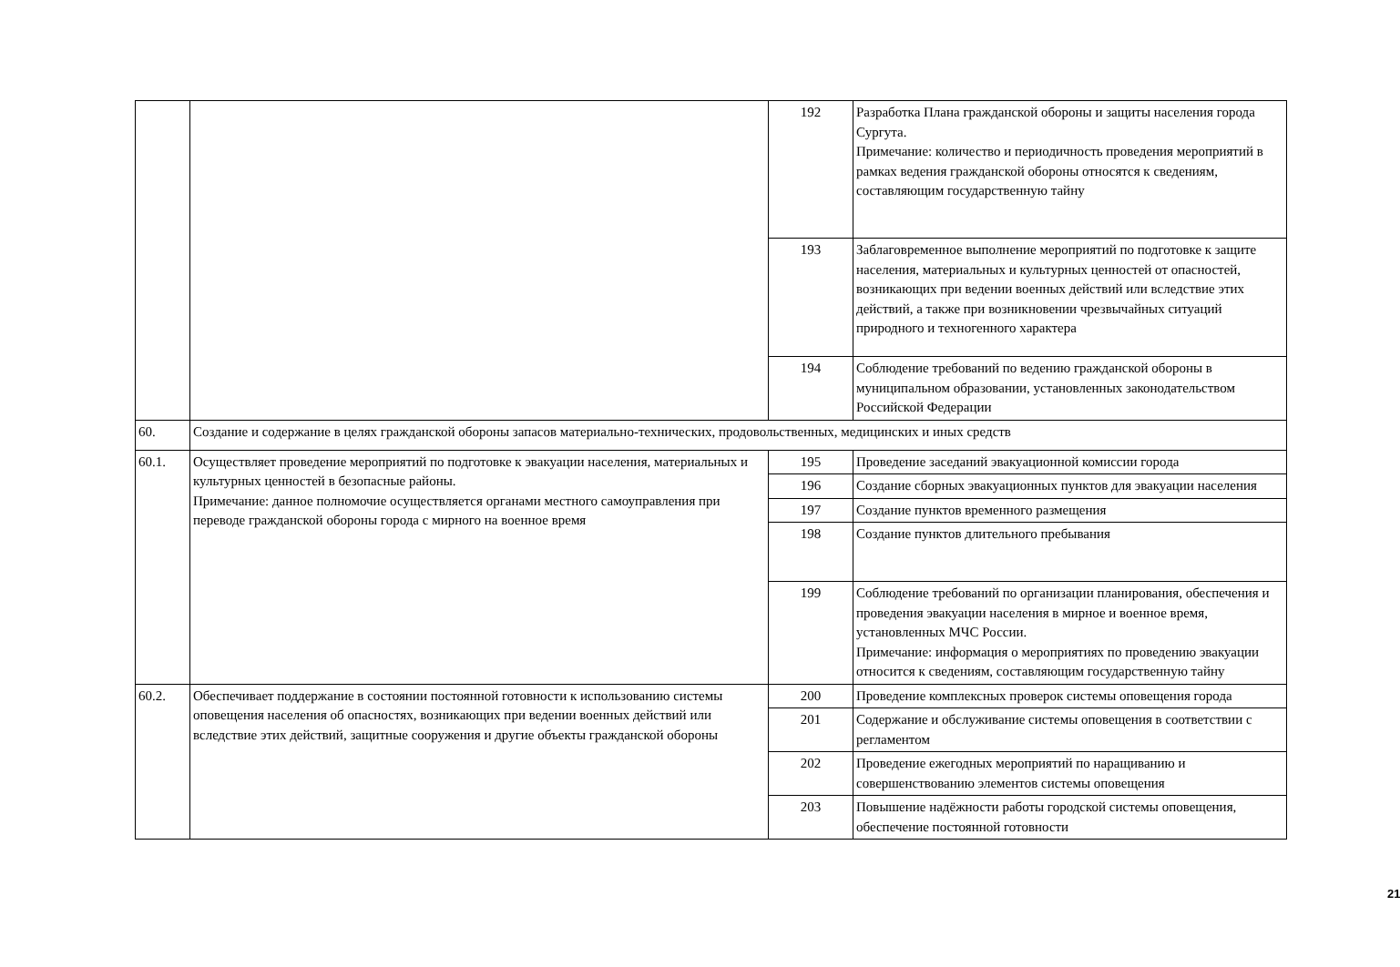| | | 192 | Разработка Плана гражданской обороны и защиты населения города Сургута. Примечание: количество и периодичность проведения мероприятий в рамках ведения гражданской обороны относятся к сведениям, составляющим государственную тайну |
| | | 193 | Заблаговременное выполнение мероприятий по подготовке к защите населения, материальных и культурных ценностей от опасностей, возникающих при ведении военных действий или вследствие этих действий, а также при возникновении чрезвычайных ситуаций природного и техногенного характера |
| | | 194 | Соблюдение требований по ведению гражданской обороны в муниципальном образовании, установленных законодательством Российской Федерации |
| 60. | Создание и содержание в целях гражданской обороны запасов материально-технических, продовольственных, медицинских и иных средств | | |
| 60.1. | Осуществляет проведение мероприятий по подготовке к эвакуации населения, материальных и культурных ценностей в безопасные районы. Примечание: данное полномочие осуществляется органами местного самоуправления при переводе гражданской обороны города с мирного на военное время | 195 | Проведение заседаний эвакуационной комиссии города |
| | | 196 | Создание сборных эвакуационных пунктов для эвакуации населения |
| | | 197 | Создание пунктов временного размещения |
| | | 198 | Создание пунктов длительного пребывания |
| | | 199 | Соблюдение требований по организации планирования, обеспечения и проведения эвакуации населения в мирное и военное время, установленных МЧС России. Примечание: информация о мероприятиях по проведению эвакуации относится к сведениям, составляющим государственную тайну |
| 60.2. | Обеспечивает поддержание в состоянии постоянной готовности к использованию системы оповещения населения об опасностях, возникающих при ведении военных действий или вследствие этих действий, защитные сооружения и другие объекты гражданской обороны | 200 | Проведение комплексных проверок системы оповещения города |
| | | 201 | Содержание и обслуживание системы оповещения в соответствии с регламентом |
| | | 202 | Проведение ежегодных мероприятий по наращиванию и совершенствованию элементов системы оповещения |
| | | 203 | Повышение надёжности работы городской системы оповещения, обеспечение постоянной готовности |
21